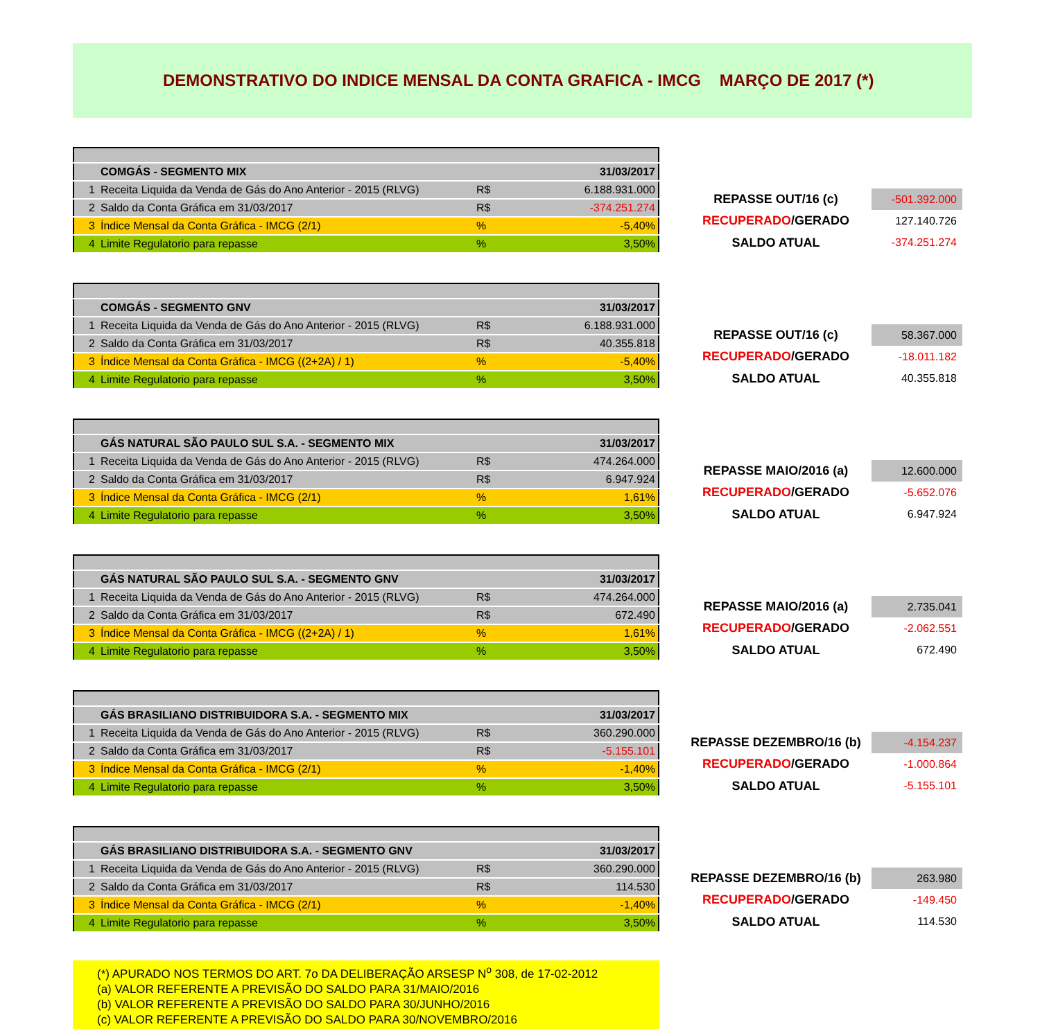DEMONSTRATIVO DO INDICE MENSAL DA CONTA GRAFICA - IMCG MARÇO DE 2017 (*)
| | COMGÁS - SEGMENTO MIX | | 31/03/2017 |
| 1 | Receita Liquida da Venda de Gás do Ano Anterior - 2015 (RLVG) | R$ | 6.188.931.000 |
| 2 | Saldo da Conta Gráfica em 31/03/2017 | R$ | -374.251.274 |
| 3 | Índice Mensal da Conta Gráfica - IMCG (2/1) | % | -5,40% |
| 4 | Limite Regulatorio para repasse | % | 3,50% |
| REPASSE OUT/16 (c) | -501.392.000 |
| RECUPERADO /GERADO | 127.140.726 |
| SALDO ATUAL | -374.251.274 |
| | COMGÁS - SEGMENTO GNV | | 31/03/2017 |
| 1 | Receita Liquida da Venda de Gás do Ano Anterior - 2015 (RLVG) | R$ | 6.188.931.000 |
| 2 | Saldo da Conta Gráfica em 31/03/2017 | R$ | 40.355.818 |
| 3 | Índice Mensal da Conta Gráfica - IMCG ((2+2A) / 1) | % | -5,40% |
| 4 | Limite Regulatorio para repasse | % | 3,50% |
| REPASSE OUT/16 (c) | 58.367.000 |
| RECUPERADO /GERADO | -18.011.182 |
| SALDO ATUAL | 40.355.818 |
| | GÁS NATURAL SÃO PAULO SUL S.A. - SEGMENTO MIX | | 31/03/2017 |
| 1 | Receita Liquida da Venda de Gás do Ano Anterior - 2015 (RLVG) | R$ | 474.264.000 |
| 2 | Saldo da Conta Gráfica em 31/03/2017 | R$ | 6.947.924 |
| 3 | Índice Mensal da Conta Gráfica - IMCG (2/1) | % | 1,61% |
| 4 | Limite Regulatorio para repasse | % | 3,50% |
| REPASSE MAIO/2016 (a) | 12.600.000 |
| RECUPERADO /GERADO | -5.652.076 |
| SALDO ATUAL | 6.947.924 |
| | GÁS NATURAL SÃO PAULO SUL S.A. - SEGMENTO GNV | | 31/03/2017 |
| 1 | Receita Liquida da Venda de Gás do Ano Anterior - 2015 (RLVG) | R$ | 474.264.000 |
| 2 | Saldo da Conta Gráfica em 31/03/2017 | R$ | 672.490 |
| 3 | Índice Mensal da Conta Gráfica - IMCG ((2+2A) / 1) | % | 1,61% |
| 4 | Limite Regulatorio para repasse | % | 3,50% |
| REPASSE MAIO/2016 (a) | 2.735.041 |
| RECUPERADO /GERADO | -2.062.551 |
| SALDO ATUAL | 672.490 |
| | GÁS BRASILIANO DISTRIBUIDORA S.A. - SEGMENTO MIX | | 31/03/2017 |
| 1 | Receita Liquida da Venda de Gás do Ano Anterior - 2015 (RLVG) | R$ | 360.290.000 |
| 2 | Saldo da Conta Gráfica em 31/03/2017 | R$ | -5.155.101 |
| 3 | Índice Mensal da Conta Gráfica - IMCG (2/1) | % | -1,40% |
| 4 | Limite Regulatorio para repasse | % | 3,50% |
| REPASSE DEZEMBRO/16 (b) | -4.154.237 |
| RECUPERADO /GERADO | -1.000.864 |
| SALDO ATUAL | -5.155.101 |
| | GÁS BRASILIANO DISTRIBUIDORA S.A. - SEGMENTO GNV | | 31/03/2017 |
| 1 | Receita Liquida da Venda de Gás do Ano Anterior - 2015 (RLVG) | R$ | 360.290.000 |
| 2 | Saldo da Conta Gráfica em 31/03/2017 | R$ | 114.530 |
| 3 | Índice Mensal da Conta Gráfica - IMCG (2/1) | % | -1,40% |
| 4 | Limite Regulatorio para repasse | % | 3,50% |
| REPASSE DEZEMBRO/16 (b) | 263.980 |
| RECUPERADO /GERADO | -149.450 |
| SALDO ATUAL | 114.530 |
(*) APURADO NOS TERMOS DO ART. 7o DA DELIBERAÇÃO ARSESP N<sup>o</sup> 308, de 17-02-2012
(a) VALOR REFERENTE A PREVISÃO DO SALDO PARA 31/MAIO/2016
(b) VALOR REFERENTE A PREVISÃO DO SALDO PARA 30/JUNHO/2016
(c) VALOR REFERENTE A PREVISÃO DO SALDO PARA 30/NOVEMBRO/2016